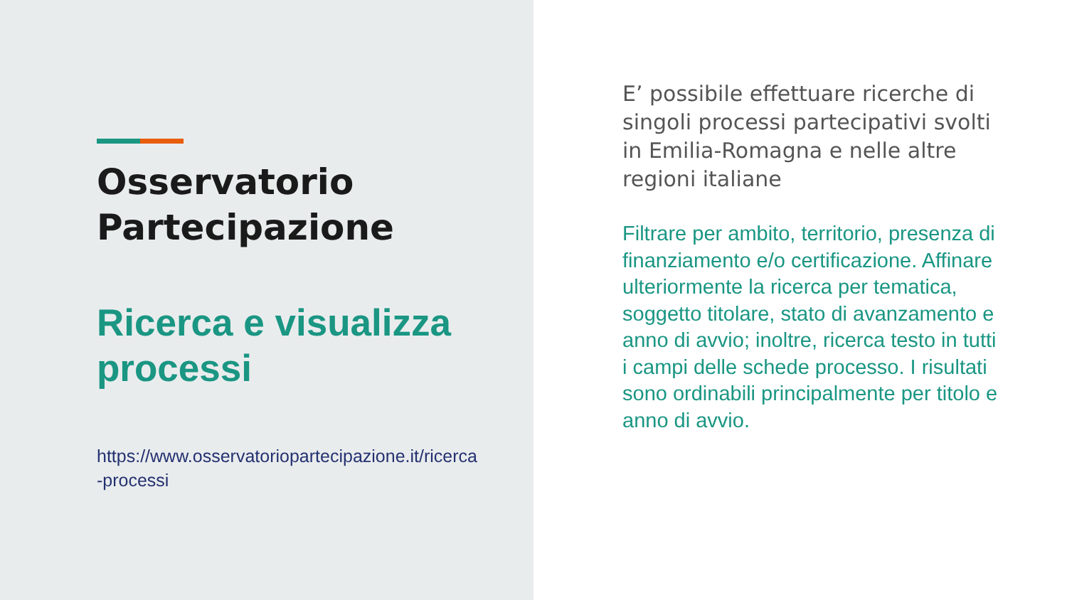Osservatorio
Partecipazione
Ricerca e visualizza processi
https://www.osservatoriopartecipazione.it/ricerca-processi
E’ possibile effettuare ricerche di singoli processi partecipativi svolti in Emilia-Romagna e nelle altre regioni italiane
Filtrare per ambito, territorio, presenza di finanziamento e/o certificazione. Affinare ulteriormente la ricerca per tematica, soggetto titolare, stato di avanzamento e anno di avvio; inoltre, ricerca testo in tutti i campi delle schede processo. I risultati sono ordinabili principalmente per titolo e anno di avvio.